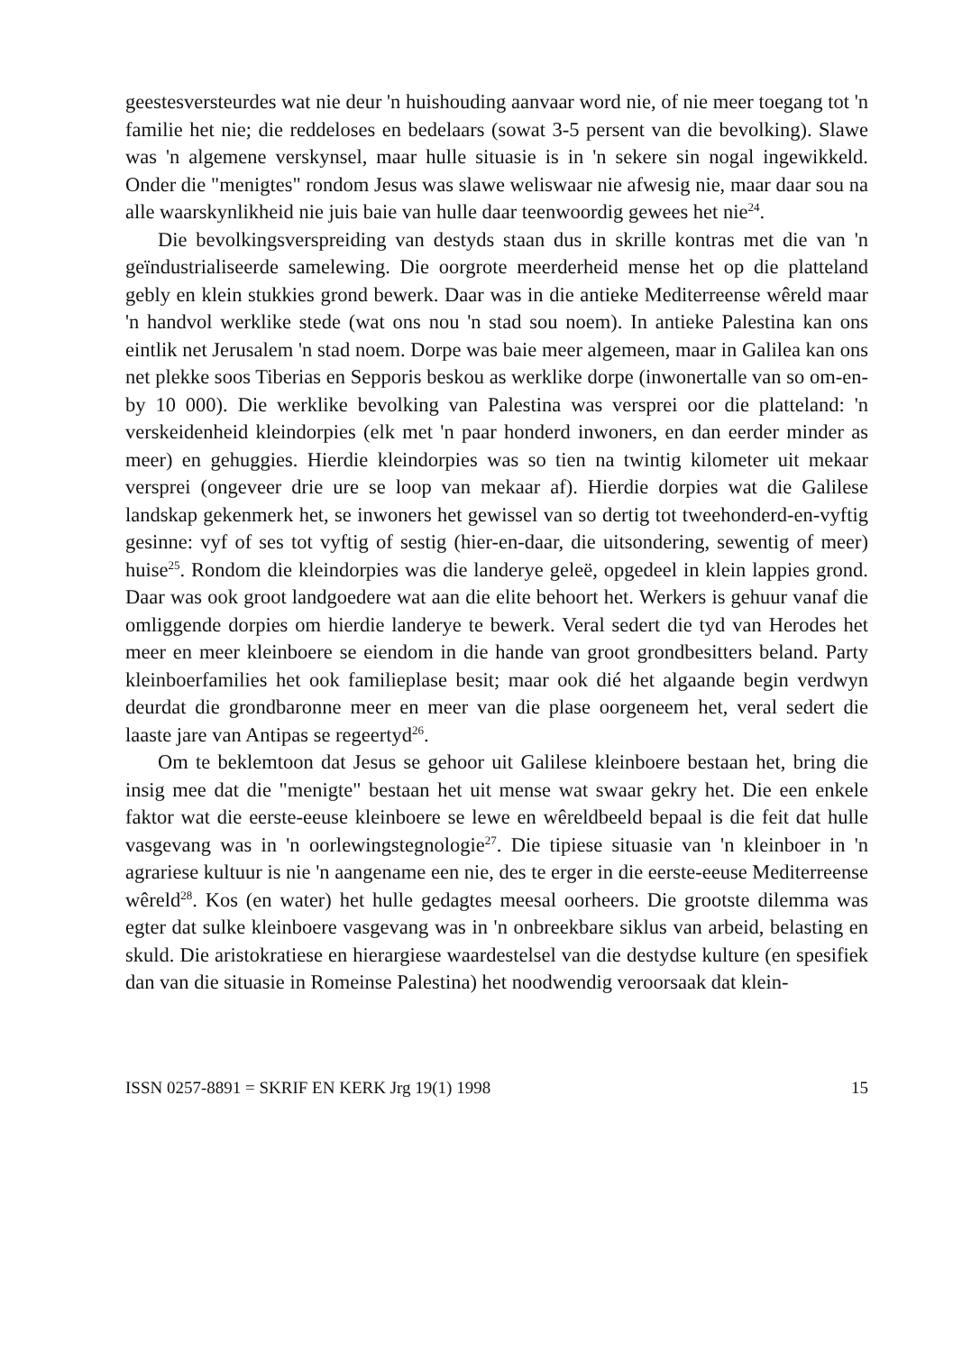geestesversteurdes wat nie deur 'n huishouding aanvaar word nie, of nie meer toegang tot 'n familie het nie; die reddeloses en bedelaars (sowat 3-5 persent van die bevolking). Slawe was 'n algemene verskynsel, maar hulle situasie is in 'n sekere sin nogal ingewikkeld. Onder die "menigtes" rondom Jesus was slawe weliswaar nie afwesig nie, maar daar sou na alle waarskynlikheid nie juis baie van hulle daar teenwoordig gewees het nie<sup>24</sup>.
Die bevolkingsverspreiding van destyds staan dus in skrille kontras met die van 'n geïndustrialiseerde samelewing. Die oorgrote meerderheid mense het op die platteland gebly en klein stukkies grond bewerk. Daar was in die antieke Mediterreense wêreld maar 'n handvol werklike stede (wat ons nou 'n stad sou noem). In antieke Palestina kan ons eintlik net Jerusalem 'n stad noem. Dorpe was baie meer algemeen, maar in Galilea kan ons net plekke soos Tiberias en Sepporis beskou as werklike dorpe (inwonertalle van so om-en-by 10 000). Die werklike bevolking van Palestina was versprei oor die platteland: 'n verskeidenheid kleindorpies (elk met 'n paar honderd inwoners, en dan eerder minder as meer) en gehuggies. Hierdie kleindorpies was so tien na twintig kilometer uit mekaar versprei (ongeveer drie ure se loop van mekaar af). Hierdie dorpies wat die Galilese landskap gekenmerk het, se inwoners het gewissel van so dertig tot tweehonderd-en-vyftig gesinne: vyf of ses tot vyftig of sestig (hier-en-daar, die uitsondering, sewentig of meer) huise<sup>25</sup>. Rondom die kleindorpies was die landerye geleë, opgedeel in klein lappies grond. Daar was ook groot landgoedere wat aan die elite behoort het. Werkers is gehuur vanaf die omliggende dorpies om hierdie landerye te bewerk. Veral sedert die tyd van Herodes het meer en meer kleinboere se eiendom in die hande van groot grondbesitters beland. Party kleinboerfamilies het ook familieplase besit; maar ook dié het algaande begin verdwyn deurdat die grondbaronne meer en meer van die plase oorgeneem het, veral sedert die laaste jare van Antipas se regeertyd<sup>26</sup>.
Om te beklemtoon dat Jesus se gehoor uit Galilese kleinboere bestaan het, bring die insig mee dat die "menigte" bestaan het uit mense wat swaar gekry het. Die een enkele faktor wat die eerste-eeuse kleinboere se lewe en wêreldbeeld bepaal is die feit dat hulle vasgevang was in 'n oorlewingstegnologie<sup>27</sup>. Die tipiese situasie van 'n kleinboer in 'n agrariese kultuur is nie 'n aangename een nie, des te erger in die eerste-eeuse Mediterreense wêreld<sup>28</sup>. Kos (en water) het hulle gedagtes meesal oorheers. Die grootste dilemma was egter dat sulke kleinboere vasgevang was in 'n onbreekbare siklus van arbeid, belasting en skuld. Die aristokratiese en hierargiese waardestelsel van die destydse kulture (en spesifiek dan van die situasie in Romeinse Palestina) het noodwendig veroorsaak dat klein-
ISSN 0257-8891 = SKRIF EN KERK Jrg 19(1) 1998 15